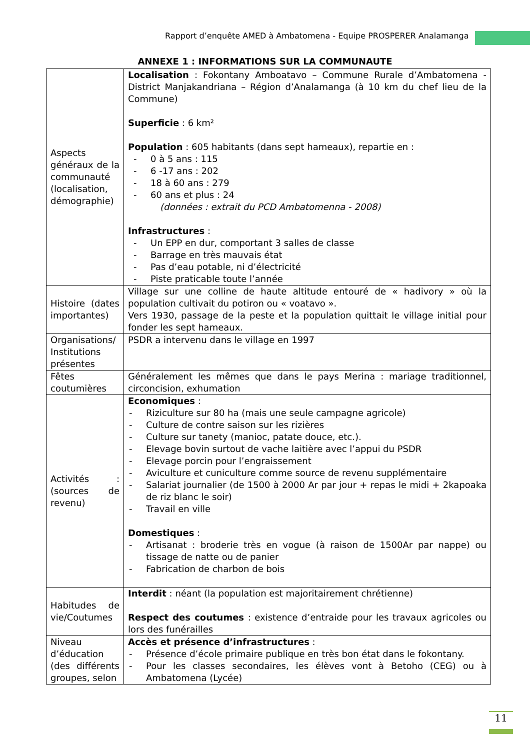Rapport d’enquête AMED à Ambatomena - Equipe PROSPERER Analamanga
ANNEXE 1 : INFORMATIONS SUR LA COMMUNAUTE
| Aspects généraux de la communauté (localisation, démographie) | Localisation : Fokontany Amboatavo – Commune Rurale d’Ambatomena - District Manjakandriana – Région d’Analamanga (à 10 km du chef lieu de la Commune) Superficie : 6 km² Population : 605 habitants (dans sept hameaux), repartie en : - 0 à 5 ans : 115 - 6 -17 ans : 202 - 18 à 60 ans : 279 - 60 ans et plus : 24 (données : extrait du PCD Ambatomenna - 2008) Infrastructures : - Un EPP en dur, comportant 3 salles de classe - Barrage en très mauvais état - Pas d’eau potable, ni d’électricité - Piste praticable toute l’année |
| Histoire (dates importantes) | Village sur une colline de haute altitude entouré de « hadivory » où la population cultivait du potiron ou « voatavo ». Vers 1930, passage de la peste et la population quittait le village initial pour fonder les sept hameaux. |
| Organisations/ Institutions présentes | PSDR a intervenu dans le village en 1997 |
| Fêtes coutumières | Généralement les mêmes que dans le pays Merina : mariage traditionnel, circoncision, exhumation |
| Activités : (sources de revenu) | Economiques : - Riziculture sur 80 ha (mais une seule campagne agricole) - Culture de contre saison sur les rizières - Culture sur tanety (manioc, patate douce, etc.). - Elevage bovin surtout de vache laitière avec l’appui du PSDR - Elevage porcin pour l’engraissement - Aviculture et cuniculture comme source de revenu supplémentaire - Salariat journalier (de 1500 à 2000 Ar par jour + repas le midi + 2kapoaka de riz blanc le soir) - Travail en ville Domestiques : - Artisanat : broderie très en vogue (à raison de 1500Ar par nappe) ou tissage de natte ou de panier - Fabrication de charbon de bois |
| Habitudes de vie/Coutumes | Interdit : néant (la population est majoritairement chrétienne) Respect des coutumes : existence d’entraide pour les travaux agricoles ou lors des funérailles |
| Niveau d’éducation (des différents groupes, selon | Accès et présence d’infrastructures : - Présence d’école primaire publique en très bon état dans le fokontany. - Pour les classes secondaires, les élèves vont à Betoho (CEG) ou à Ambatomena (Lycée) |
11